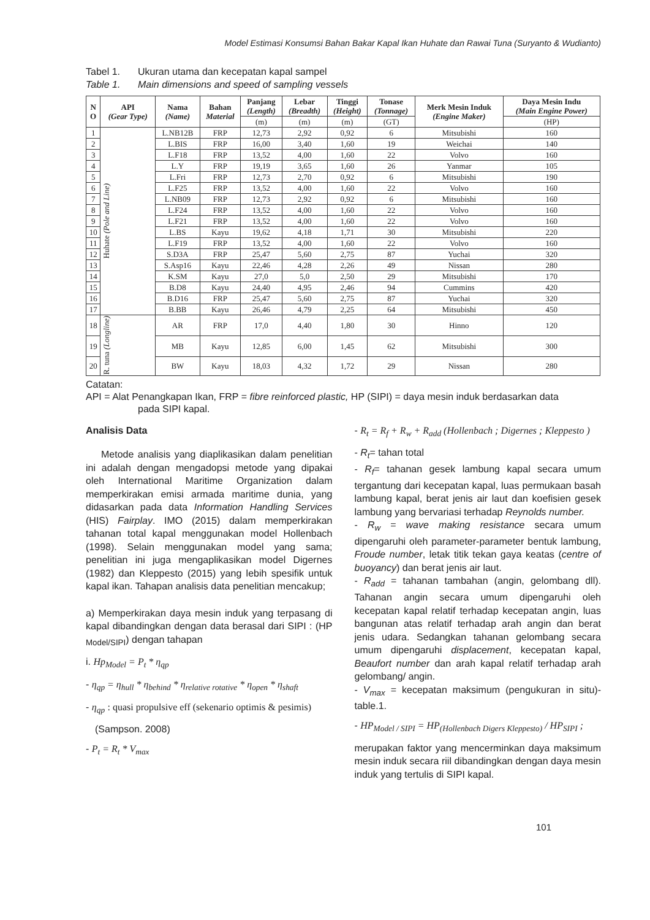Model Estimasi Konsumsi Bahan Bakar Kapal Ikan Huhate dan Rawai Tuna (Suryanto & Wudianto)
Tabel 1. Ukuran utama dan kecepatan kapal sampel
Table 1. Main dimensions and speed of sampling vessels
| N O | API (Gear Type) | Nama (Name) | Bahan Material | Panjang (Length) | Lebar (Breadth) | Tinggi (Height) | Tonase (Tonnage) | Merk Mesin Induk (Engine Maker) | Daya Mesin Indu (Main Engine Power) |
| --- | --- | --- | --- | --- | --- | --- | --- | --- | --- |
| | | | | (m) | (m) | (m) | (GT) | | (HP) |
| 1 | Huhate (Pole and Line) | L.NB12B | FRP | 12,73 | 2,92 | 0,92 | 6 | Mitsubishi | 160 |
| 2 | | L.BIS | FRP | 16,00 | 3,40 | 1,60 | 19 | Weichai | 140 |
| 3 | | L.F18 | FRP | 13,52 | 4,00 | 1,60 | 22 | Volvo | 160 |
| 4 | | L.Y | FRP | 19,19 | 3,65 | 1,60 | 26 | Yanmar | 105 |
| 5 | | L.Fri | FRP | 12,73 | 2,70 | 0,92 | 6 | Mitsubishi | 190 |
| 6 | | L.F25 | FRP | 13,52 | 4,00 | 1,60 | 22 | Volvo | 160 |
| 7 | | L.NB09 | FRP | 12,73 | 2,92 | 0,92 | 6 | Mitsubishi | 160 |
| 8 | | L.F24 | FRP | 13,52 | 4,00 | 1,60 | 22 | Volvo | 160 |
| 9 | | L.F21 | FRP | 13,52 | 4,00 | 1,60 | 22 | Volvo | 160 |
| 10 | | L.BS | Kayu | 19,62 | 4,18 | 1,71 | 30 | Mitsubishi | 220 |
| 11 | | L.F19 | FRP | 13,52 | 4,00 | 1,60 | 22 | Volvo | 160 |
| 12 | | S.D3A | FRP | 25,47 | 5,60 | 2,75 | 87 | Yuchai | 320 |
| 13 | | S.Asp16 | Kayu | 22,46 | 4,28 | 2,26 | 49 | Nissan | 280 |
| 14 | | K.SM | Kayu | 27,0 | 5,0 | 2,50 | 29 | Mitsubishi | 170 |
| 15 | | B.D8 | Kayu | 24,40 | 4,95 | 2,46 | 94 | Cummins | 420 |
| 16 | | B.D16 | FRP | 25,47 | 5,60 | 2,75 | 87 | Yuchai | 320 |
| 17 | | B.BB | Kayu | 26,46 | 4,79 | 2,25 | 64 | Mitsubishi | 450 |
| 18 | R. tuna (Longline) | AR | FRP | 17,0 | 4,40 | 1,80 | 30 | Hinno | 120 |
| 19 | | MB | Kayu | 12,85 | 6,00 | 1,45 | 62 | Mitsubishi | 300 |
| 20 | | BW | Kayu | 18,03 | 4,32 | 1,72 | 29 | Nissan | 280 |
Catatan:
API = Alat Penangkapan Ikan, FRP = fibre reinforced plastic, HP (SIPI) = daya mesin induk berdasarkan data
pada SIPI kapal.
Analisis Data
Metode analisis yang diaplikasikan dalam penelitian ini adalah dengan mengadopsi metode yang dipakai oleh International Maritime Organization dalam memperkirakan emisi armada maritime dunia, yang didasarkan pada data Information Handling Services (HIS) Fairplay. IMO (2015) dalam memperkirakan tahanan total kapal menggunakan model Hollenbach (1998). Selain menggunakan model yang sama; penelitian ini juga mengaplikasikan model Digernes (1982) dan Kleppesto (2015) yang lebih spesifik untuk kapal ikan. Tahapan analisis data penelitian mencakup;
a) Memperkirakan daya mesin induk yang terpasang di kapal dibandingkan dengan data berasal dari SIPI : (HP <sub>Model/SIPI</sub>) dengan tahapan
i. Hp<sub>Model</sub> = P<sub>t</sub> * η<sub>qp</sub>
- η<sub>qp</sub> = η<sub>hull</sub> * η<sub>behind</sub> * η<sub>relative rotative</sub> * η<sub>open</sub> * η<sub>shaft</sub>
- η<sub>qp</sub> : quasi propulsive eff (sekenario optimis & pesimis)
(Sampson. 2008)
- P<sub>t</sub> = R<sub>t</sub> * V<sub>max</sub>
- R<sub>t</sub> = R<sub>f</sub> + R<sub>w</sub> + R<sub>add</sub> (Hollenbach ; Digernes ; Kleppesto )
- R<sub>t</sub>= tahan total
- R<sub>f</sub>= tahanan gesek lambung kapal secara umum tergantung dari kecepatan kapal, luas permukaan basah lambung kapal, berat jenis air laut dan koefisien gesek lambung yang bervariasi terhadap Reynolds number.
- R<sub>w</sub> = wave making resistance secara umum dipengaruhi oleh parameter-parameter bentuk lambung, Froude number, letak titik tekan gaya keatas (centre of buoyancy) dan berat jenis air laut.
- R<sub>add</sub> = tahanan tambahan (angin, gelombang dll). Tahanan angin secara umum dipengaruhi oleh kecepatan kapal relatif terhadap kecepatan angin, luas bangunan atas relatif terhadap arah angin dan berat jenis udara. Sedangkan tahanan gelombang secara umum dipengaruhi displacement, kecepatan kapal, Beaufort number dan arah kapal relatif terhadap arah gelombang/ angin.
- V<sub>max</sub> = kecepatan maksimum (pengukuran in situ)- table.1.
- HP<sub>Model / SIPI</sub> = HP<sub>(Hollenbach Digers Kleppesto)</sub> / HP<sub>SIPI</sub> ;
merupakan faktor yang mencerminkan daya maksimum mesin induk secara riil dibandingkan dengan daya mesin induk yang tertulis di SIPI kapal.
101